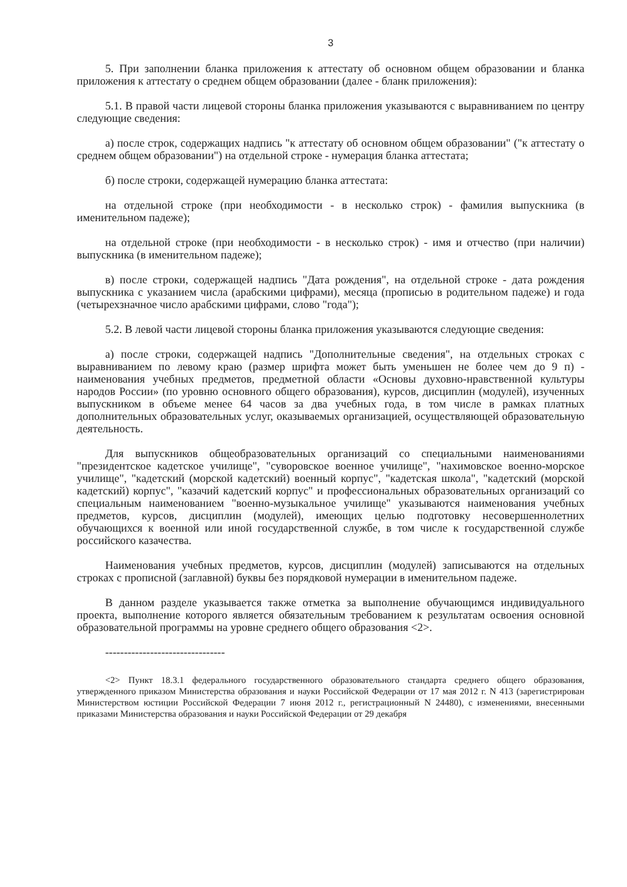3
5. При заполнении бланка приложения к аттестату об основном общем образовании и бланка приложения к аттестату о среднем общем образовании (далее - бланк приложения):
5.1. В правой части лицевой стороны бланка приложения указываются с выравниванием по центру следующие сведения:
а) после строк, содержащих надпись "к аттестату об основном общем образовании" ("к аттестату о среднем общем образовании") на отдельной строке - нумерация бланка аттестата;
б) после строки, содержащей нумерацию бланка аттестата:
на отдельной строке (при необходимости - в несколько строк) - фамилия выпускника (в именительном падеже);
на отдельной строке (при необходимости - в несколько строк) - имя и отчество (при наличии) выпускника (в именительном падеже);
в) после строки, содержащей надпись "Дата рождения", на отдельной строке - дата рождения выпускника с указанием числа (арабскими цифрами), месяца (прописью в родительном падеже) и года (четырехзначное число арабскими цифрами, слово "года");
5.2. В левой части лицевой стороны бланка приложения указываются следующие сведения:
а) после строки, содержащей надпись "Дополнительные сведения", на отдельных строках с выравниванием по левому краю (размер шрифта может быть уменьшен не более чем до 9 п) - наименования учебных предметов, предметной области «Основы духовно-нравственной культуры народов России» (по уровню основного общего образования), курсов, дисциплин (модулей), изученных выпускником в объеме менее 64 часов за два учебных года, в том числе в рамках платных дополнительных образовательных услуг, оказываемых организацией, осуществляющей образовательную деятельность.
Для выпускников общеобразовательных организаций со специальными наименованиями "президентское кадетское училище", "суворовское военное училище", "нахимовское военно-морское училище", "кадетский (морской кадетский) военный корпус", "кадетская школа", "кадетский (морской кадетский) корпус", "казачий кадетский корпус" и профессиональных образовательных организаций со специальным наименованием "военно-музыкальное училище" указываются наименования учебных предметов, курсов, дисциплин (модулей), имеющих целью подготовку несовершеннолетних обучающихся к военной или иной государственной службе, в том числе к государственной службе российского казачества.
Наименования учебных предметов, курсов, дисциплин (модулей) записываются на отдельных строках с прописной (заглавной) буквы без порядковой нумерации в именительном падеже.
В данном разделе указывается также отметка за выполнение обучающимся индивидуального проекта, выполнение которого является обязательным требованием к результатам освоения основной образовательной программы на уровне среднего общего образования <2>.
--------------------------------
<2> Пункт 18.3.1 федерального государственного образовательного стандарта среднего общего образования, утвержденного приказом Министерства образования и науки Российской Федерации от 17 мая 2012 г. N 413 (зарегистрирован Министерством юстиции Российской Федерации 7 июня 2012 г., регистрационный N 24480), с изменениями, внесенными приказами Министерства образования и науки Российской Федерации от 29 декабря